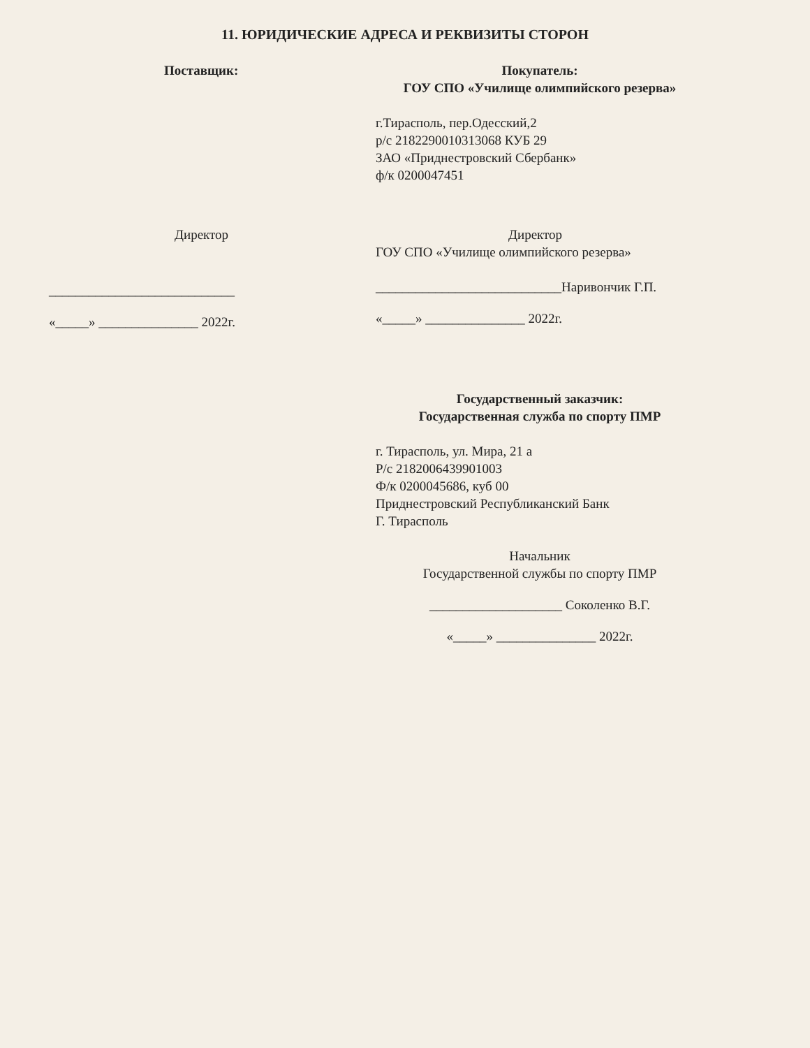11. ЮРИДИЧЕСКИЕ АДРЕСА И РЕКВИЗИТЫ СТОРОН
Поставщик:
Директор
____________________________
«_____» _______________ 2022г.
Покупатель:
ГОУ СПО «Училище олимпийского резерва»
г.Тирасполь, пер.Одесский,2
р/с 2182290010313068 КУБ 29
ЗАО «Приднестровский Сбербанк»
ф/к 0200047451
Директор
ГОУ СПО «Училище олимпийского резерва»
____________________________Наривончик Г.П.
«_____» _______________ 2022г.
Государственный заказчик:
Государственная служба по спорту ПМР
г. Тирасполь, ул. Мира, 21 а
Р/с 2182006439901003
Ф/к 0200045686, куб 00
Приднестровский Республиканский Банк
Г. Тирасполь
Начальник
Государственной службы по спорту ПМР
____________________ Соколенко В.Г.
«_____» _______________ 2022г.